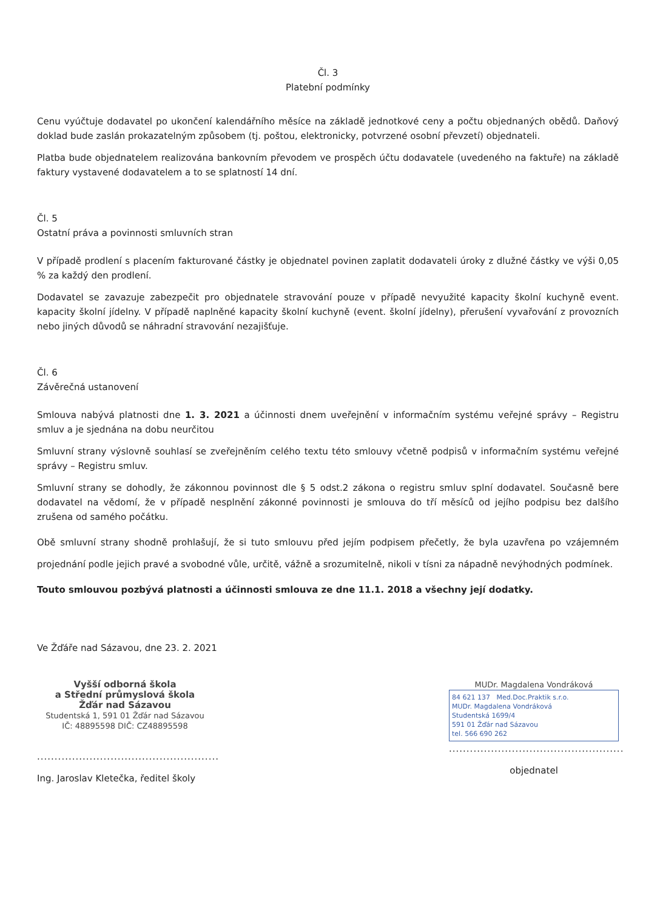Čl. 3
Platební podmínky
Cenu vyúčtuje dodavatel po ukončení kalendářního měsíce na základě jednotkové ceny a počtu objednaných obědů. Daňový doklad bude zaslán prokazatelným způsobem (tj. poštou, elektronicky, potvrzené osobní převzetí) objednateli.
Platba bude objednatelem realizována bankovním převodem ve prospěch účtu dodavatele (uvedeného na faktuře) na základě faktury vystavené dodavatelem a to se splatností 14 dní.
Čl. 5
Ostatní práva a povinnosti smluvních stran
V případě prodlení s placením fakturované částky je objednatel povinen zaplatit dodavateli úroky z dlužné částky ve výši 0,05 % za každý den prodlení.
Dodavatel se zavazuje zabezpečit pro objednatele stravování pouze v případě nevyužité kapacity školní kuchyně event. kapacity školní jídelny. V případě naplněné kapacity školní kuchyně (event. školní jídelny), přerušení vyvařování z provozních nebo jiných důvodů se náhradní stravování nezajišťuje.
Čl. 6
Závěrečná ustanovení
Smlouva nabývá platnosti dne 1. 3. 2021 a účinnosti dnem uveřejnění v informačním systému veřejné správy – Registru smluv a je sjednána na dobu neurčitou
Smluvní strany výslovně souhlasí se zveřejněním celého textu této smlouvy včetně podpisů v informačním systému veřejné správy – Registru smluv.
Smluvní strany se dohodly, že zákonnou povinnost dle § 5 odst.2 zákona o registru smluv splní dodavatel. Současně bere dodavatel na vědomí, že v případě nesplnění zákonné povinnosti je smlouva do tří měsíců od jejího podpisu bez dalšího zrušena od samého počátku.
Obě smluvní strany shodně prohlašují, že si tuto smlouvu před jejím podpisem přečetly, že byla uzavřena po vzájemném projednání podle jejich pravé a svobodné vůle, určitě, vážně a srozumitelně, nikoli v tísni za nápadně nevýhodných podmínek.
Touto smlouvou pozbývá platnosti a účinnosti smlouva ze dne 11.1. 2018 a všechny její dodatky.
Ve Žďáře nad Sázavou, dne 23. 2. 2021
Vyšší odborná škola
a Střední průmyslová škola
Žďár nad Sázavou
Studentská 1, 591 01 Žďár nad Sázavou
IČ: 48895598 DIČ: CZ48895598
....................................................
Ing. Jaroslav Kletečka, ředitel školy
MUDr. Magdalena Vondráková
84 621 137 Med.Doc.Praktik s.r.o.
MUDr. Magdalena Vondráková
Studentská 1699/4
591 01 Žďár nad Sázavou
tel. 566 690 262
..................................................
objednatel